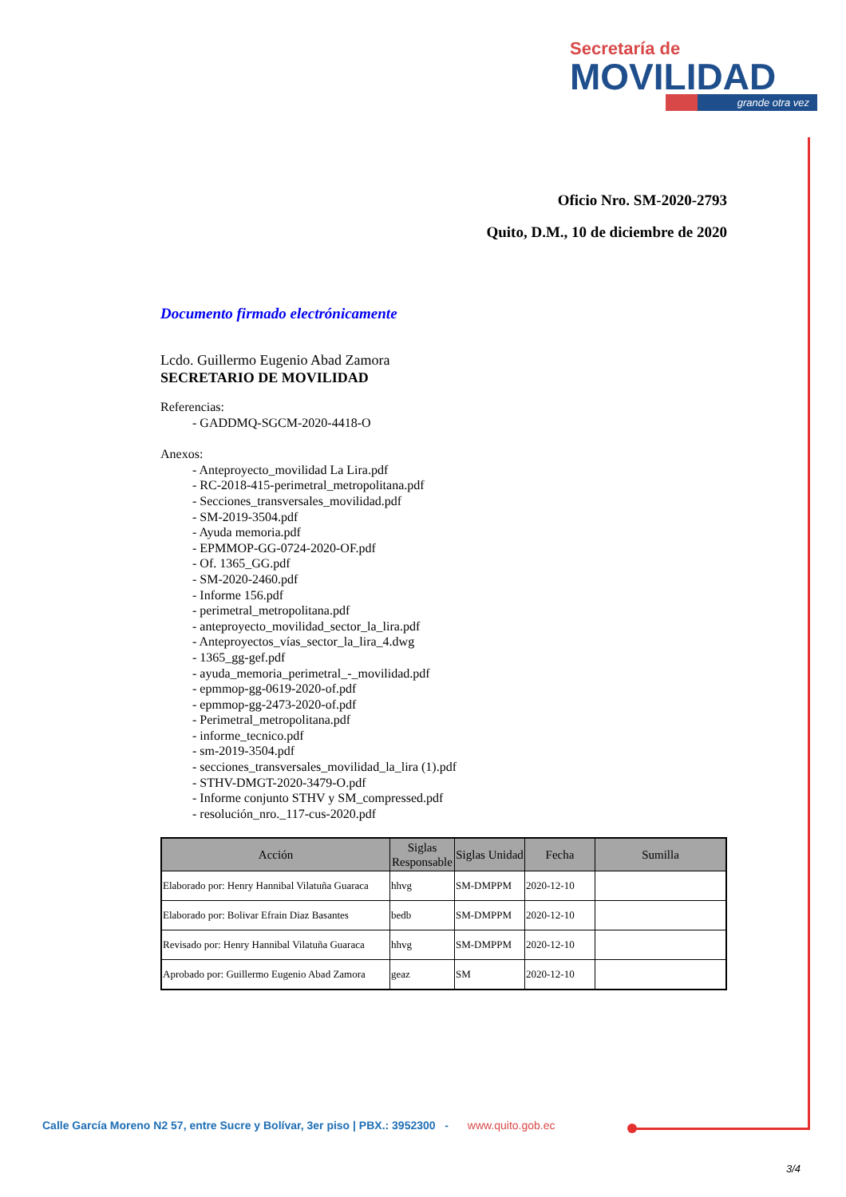Secretaría de
MOVILIDAD
grande otra vez
Oficio Nro. SM-2020-2793
Quito, D.M., 10 de diciembre de 2020
Documento firmado electrónicamente
Lcdo. Guillermo Eugenio Abad Zamora
SECRETARIO DE MOVILIDAD
Referencias:
- GADDMQ-SGCM-2020-4418-O
Anexos:
- Anteproyecto_movilidad La Lira.pdf
- RC-2018-415-perimetral_metropolitana.pdf
- Secciones_transversales_movilidad.pdf
- SM-2019-3504.pdf
- Ayuda memoria.pdf
- EPMMOP-GG-0724-2020-OF.pdf
- Of. 1365_GG.pdf
- SM-2020-2460.pdf
- Informe 156.pdf
- perimetral_metropolitana.pdf
- anteproyecto_movilidad_sector_la_lira.pdf
- Anteproyectos_vías_sector_la_lira_4.dwg
- 1365_gg-gef.pdf
- ayuda_memoria_perimetral_-_movilidad.pdf
- epmmop-gg-0619-2020-of.pdf
- epmmop-gg-2473-2020-of.pdf
- Perimetral_metropolitana.pdf
- informe_tecnico.pdf
- sm-2019-3504.pdf
- secciones_transversales_movilidad_la_lira (1).pdf
- STHV-DMGT-2020-3479-O.pdf
- Informe conjunto STHV y SM_compressed.pdf
- resolución_nro._117-cus-2020.pdf
| Acción | Siglas Responsable | Siglas Unidad | Fecha | Sumilla |
| --- | --- | --- | --- | --- |
| Elaborado por: Henry Hannibal Vilatuña Guaraca | hhvg | SM-DMPPM | 2020-12-10 | |
| Elaborado por: Bolivar Efrain Diaz Basantes | bedb | SM-DMPPM | 2020-12-10 | |
| Revisado por: Henry Hannibal Vilatuña Guaraca | hhvg | SM-DMPPM | 2020-12-10 | |
| Aprobado por: Guillermo Eugenio Abad Zamora | geaz | SM | 2020-12-10 | |
Calle García Moreno N2 57, entre Sucre y Bolívar, 3er piso | PBX.: 3952300 - www.quito.gob.ec
3/4